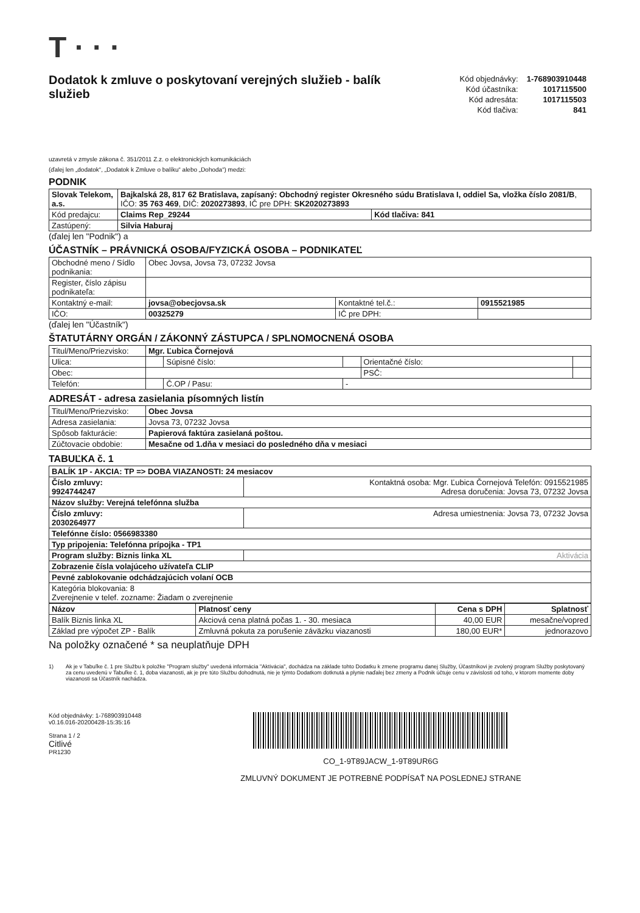T · · ·
Dodatok k zmluve o poskytovaní verejných služieb - balík služieb
| Kód objednávky: | 1-768903910448 |
| Kód účastníka: | 1017115500 |
| Kód adresáta: | 1017115503 |
| Kód tlačiva: | 841 |
uzavretá v zmysle zákona č. 351/2011 Z.z. o elektronických komunikáciách
(ďalej len „dodatok“, „Dodatok k Zmluve o balíku“ alebo „Dohoda“) medzi:
PODNIK
| Slovak Telekom, a.s. | Bajkalská 28, 817 62 Bratislava, zapísaný: Obchodný register Okresného súdu Bratislava I, oddiel Sa, vložka číslo 2081/B , IČO: 35 763 469 , DIČ: 2020273893 , IČ pre DPH: SK2020273893 | |
| Kód predajcu: | Claims Rep_29244 | Kód tlačiva: 841 |
| Zastúpený: | Silvia Haburaj | |
(ďalej len "Podnik") a
ÚČASTNÍK – PRÁVNICKÁ OSOBA/FYZICKÁ OSOBA – PODNIKATEĽ
| Obchodné meno / Sídlo podnikania: | Obec Jovsa, Jovsa 73, 07232 Jovsa | | |
| Register, číslo zápisu podnikateľa: | | | |
| Kontaktný e-mail: | jovsa@obecjovsa.sk | Kontaktné tel.č.: | 0915521985 |
| IČO: | 00325279 | IČ pre DPH: | |
(ďalej len "Účastník")
ŠTATUTÁRNY ORGÁN / ZÁKONNÝ ZÁSTUPCA / SPLNOMOCNENÁ OSOBA
| Titul/Meno/Priezvisko: | Mgr. Ľubica Čornejová | | | | |
| Ulica: | | Súpisné číslo: | | Orientačné číslo: | |
| Obec: | | | | PSČ: | |
| Telefón: | | Č.OP / Pasu: | - | | |
ADRESÁT - adresa zasielania písomných listín
| Titul/Meno/Priezvisko: | Obec Jovsa |
| Adresa zasielania: | Jovsa 73, 07232 Jovsa |
| Spôsob fakturácie: | Papierová faktúra zasielaná poštou. |
| Zúčtovacie obdobie: | Mesačne od 1.dňa v mesiaci do posledného dňa v mesiaci |
TABUĽKA č. 1
| BALÍK 1P - AKCIA: TP => DOBA VIAZANOSTI: 24 mesiacov | |
| Číslo zmluvy: 9924744247 | Kontaktná osoba: Mgr. Ľubica Čornejová Telefón: 0915521985 Adresa doručenia: Jovsa 73, 07232 Jovsa |
| Názov služby: Verejná telefónna služba | |
| Číslo zmluvy: 2030264977 | Adresa umiestnenia: Jovsa 73, 07232 Jovsa |
| Telefónne číslo: 0566983380 | |
| Typ pripojenia: Telefónna prípojka - TP1 | |
| Program služby: Biznis linka XL | Aktivácia |
| Zobrazenie čísla volajúceho užívateľa CLIP | |
| Pevné zablokovanie odchádzajúcich volaní OCB | |
| Kategória blokovania: 8 Zverejnenie v telef. zozname: Žiadam o zverejnenie | |
| Názov | Platnosť ceny | Cena s DPH | Splatnosť |
| --- | --- | --- | --- |
| Balík Biznis linka XL | Akciová cena platná počas 1. - 30. mesiaca | 40,00 EUR | mesačne/vopred |
| Základ pre výpočet ZP - Balík | Zmluvná pokuta za porušenie záväzku viazanosti | 180,00 EUR* | jednorazovo |
Na položky označené * sa neuplatňuje DPH
1) Ak je v Tabuľke č. 1 pre Službu k položke "Program služby" uvedená informácia "Aktivácia", dochádza na základe tohto Dodatku k zmene programu danej Služby, Účastníkovi je zvolený program Služby poskytovaný za cenu uvedenú v Tabuľke č. 1, doba viazanosti, ak je pre túto Službu dohodnutá, nie je týmto Dodatkom dotknutá a plynie naďalej bez zmeny a Podnik účtuje cenu v závislosti od toho, v ktorom momente doby viazanosti sa Účastník nachádza.
Kód objednávky: 1-768903910448
v0.16.016-20200428-15:35:16
Strana 1 / 2
Citlivé
PR1230
CO_1-9T89JACW_1-9T89UR6G
ZMLUVNÝ DOKUMENT JE POTREBNÉ PODPÍSAŤ NA POSLEDNEJ STRANE